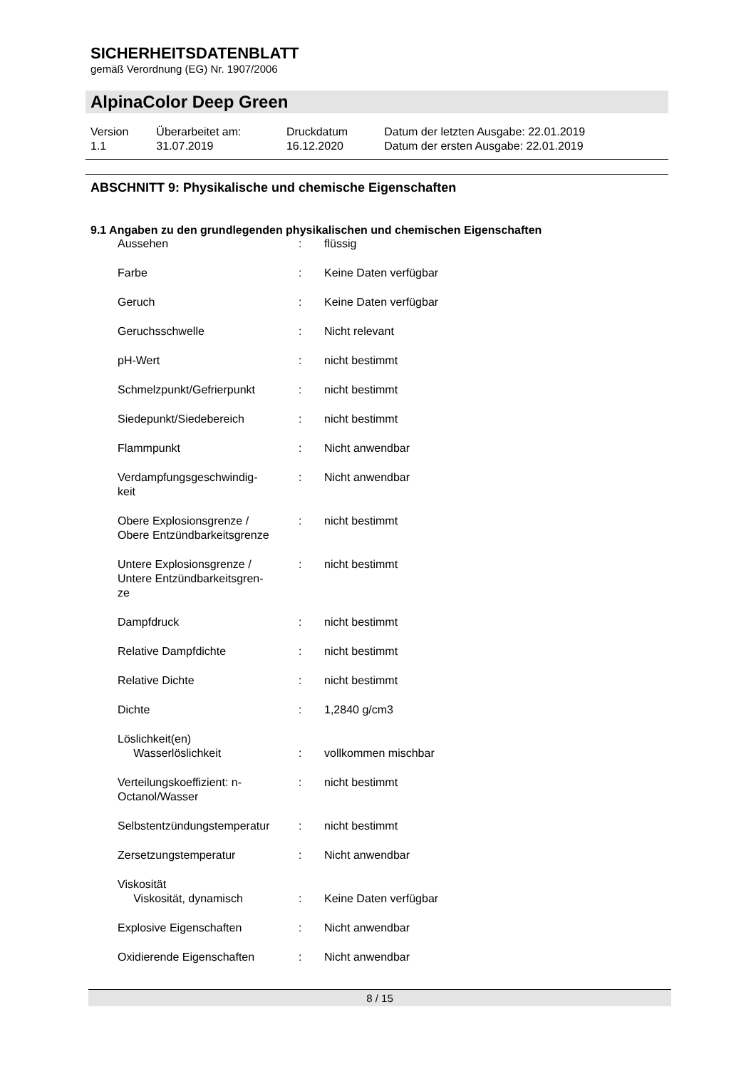SICHERHEITSDATENBLATT
gemäß Verordnung (EG) Nr. 1907/2006
AlpinaColor Deep Green
| Version 1.1 | Überarbeitet am: 31.07.2019 | Druckdatum 16.12.2020 | Datum der letzten Ausgabe: 22.01.2019 Datum der ersten Ausgabe: 22.01.2019 |
ABSCHNITT 9: Physikalische und chemische Eigenschaften
9.1 Angaben zu den grundlegenden physikalischen und chemischen Eigenschaften
| Aussehen | : | flüssig |
| Farbe | : | Keine Daten verfügbar |
| Geruch | : | Keine Daten verfügbar |
| Geruchsschwelle | : | Nicht relevant |
| pH-Wert | : | nicht bestimmt |
| Schmelzpunkt/Gefrierpunkt | : | nicht bestimmt |
| Siedepunkt/Siedebereich | : | nicht bestimmt |
| Flammpunkt | : | Nicht anwendbar |
| Verdampfungsgeschwindig- keit | : | Nicht anwendbar |
| Obere Explosionsgrenze / Obere Entzündbarkeitsgrenze | : | nicht bestimmt |
| Untere Explosionsgrenze / Untere Entzündbarkeitsgren- ze | : | nicht bestimmt |
| Dampfdruck | : | nicht bestimmt |
| Relative Dampfdichte | : | nicht bestimmt |
| Relative Dichte | : | nicht bestimmt |
| Dichte | : | 1,2840 g/cm3 |
| Löslichkeit(en) Wasserlöslichkeit | : | vollkommen mischbar |
| Verteilungskoeffizient: n- Octanol/Wasser | : | nicht bestimmt |
| Selbstentzündungstemperatur | : | nicht bestimmt |
| Zersetzungstemperatur | : | Nicht anwendbar |
| Viskosität Viskosität, dynamisch | : | Keine Daten verfügbar |
| Explosive Eigenschaften | : | Nicht anwendbar |
| Oxidierende Eigenschaften | : | Nicht anwendbar |
8 / 15